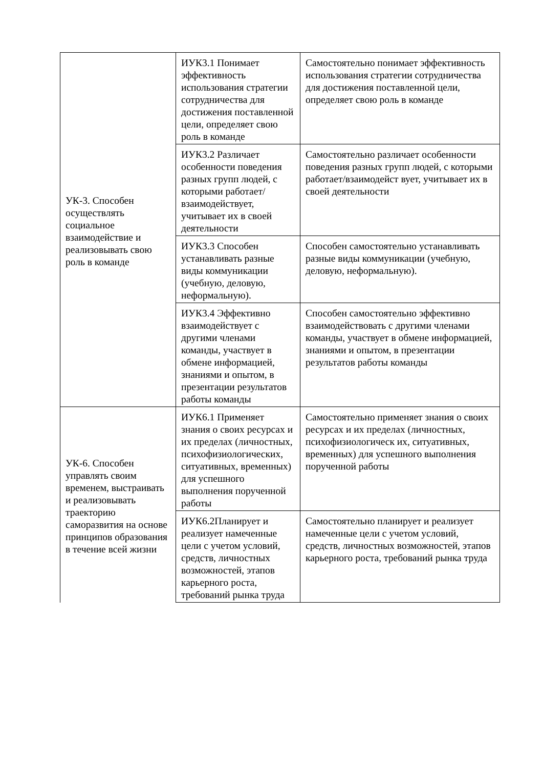| УК-3. Способен осуществлять социальное взаимодействие и реализовывать свою роль в команде | ИУК3.1 Понимает эффективность использования стратегии сотрудничества для достижения поставленной цели, определяет свою роль в команде | Самостоятельно понимает эффективность использования стратегии сотрудничества для достижения поставленной цели, определяет свою роль в команде |
| | ИУК3.2 Различает особенности поведения разных групп людей, с которыми работает/взаимодействует, учитывает их в своей деятельности | Самостоятельно различает особенности поведения разных групп людей, с которыми работает/взаимодейст вует, учитывает их в своей деятельности |
| | ИУК3.3 Способен устанавливать разные виды коммуникации (учебную, деловую, неформальную). | Способен самостоятельно устанавливать разные виды коммуникации (учебную, деловую, неформальную). |
| | ИУК3.4 Эффективно взаимодействует с другими членами команды, участвует в обмене информацией, знаниями и опытом, в презентации результатов работы команды | Способен самостоятельно эффективно взаимодействовать с другими членами команды, участвует в обмене информацией, знаниями и опытом, в презентации результатов работы команды |
| УК-6. Способен управлять своим временем, выстраивать и реализовывать траекторию саморазвития на основе принципов образования в течение всей жизни | ИУК6.1 Применяет знания о своих ресурсах и их пределах (личностных, психофизиологических, ситуативных, временных) для успешного выполнения порученной работы | Самостоятельно применяет знания о своих ресурсах и их пределах (личностных, психофизиологическ их, ситуативных, временных) для успешного выполнения порученной работы |
| | ИУК6.2Планирует и реализует намеченные цели с учетом условий, средств, личностных возможностей, этапов карьерного роста, требований рынка труда | Самостоятельно планирует и реализует намеченные цели с учетом условий, средств, личностных возможностей, этапов карьерного роста, требований рынка труда |